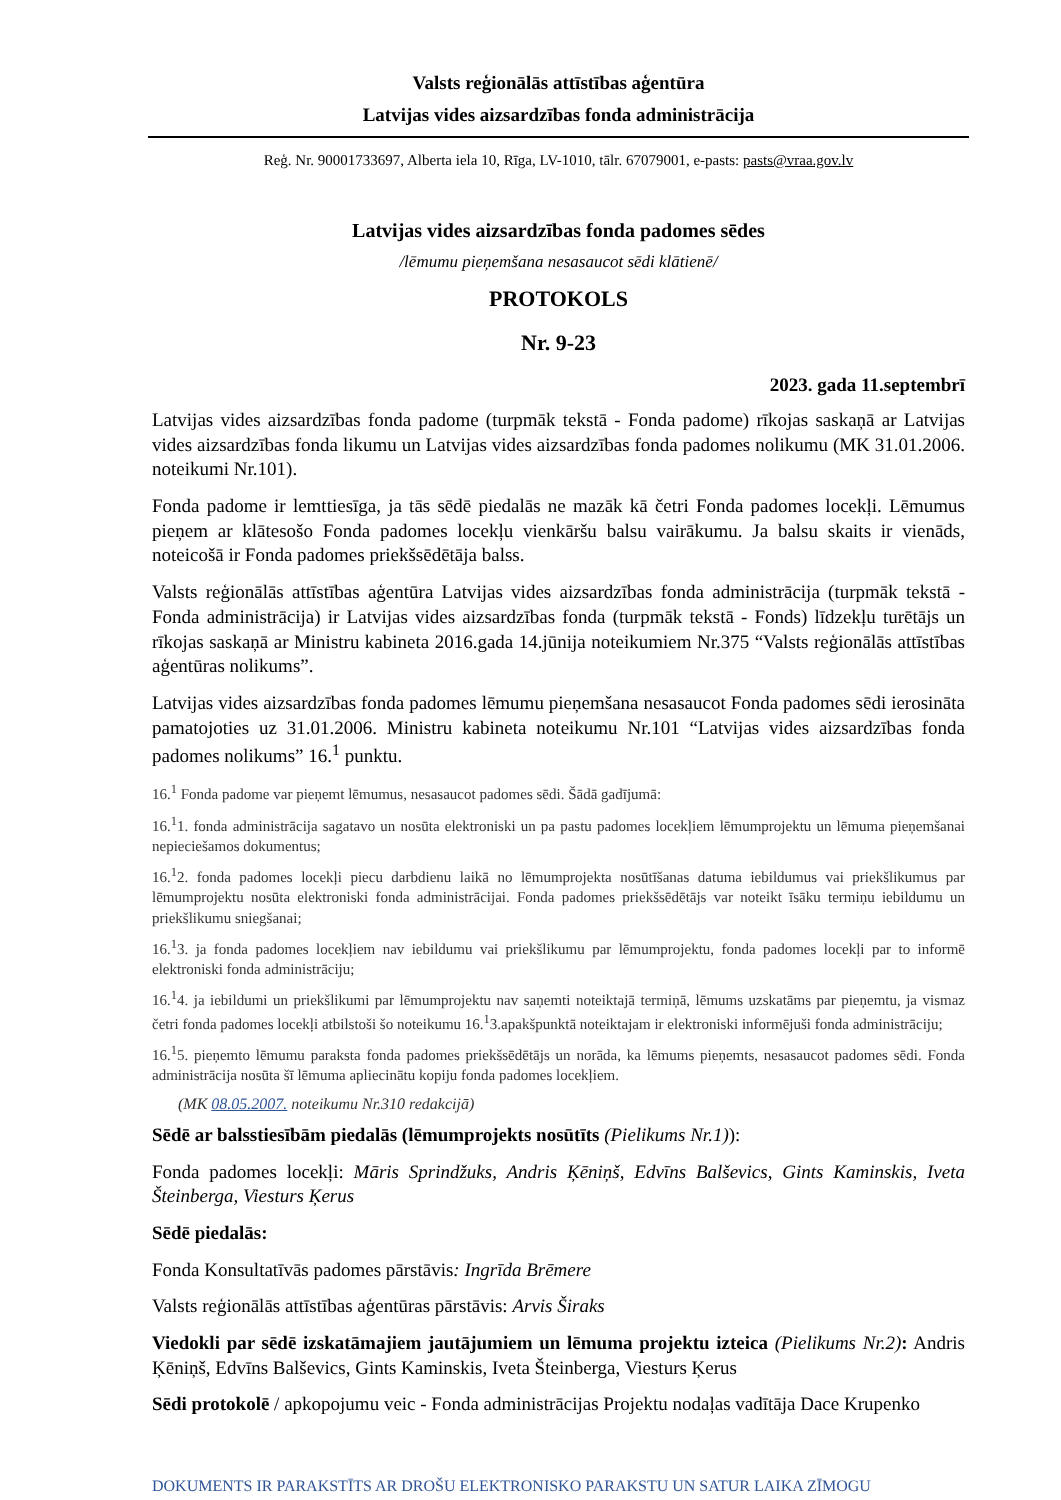Valsts reģionālās attīstības aģentūra
Latvijas vides aizsardzības fonda administrācija
Reģ. Nr. 90001733697, Alberta iela 10, Rīga, LV-1010, tālr. 67079001, e-pasts: pasts@vraa.gov.lv
Latvijas vides aizsardzības fonda padomes sēdes
/lēmumu pieņemšana nesasaucot sēdi klātienē/
PROTOKOLS
Nr. 9-23
2023. gada 11.septembrī
Latvijas vides aizsardzības fonda padome (turpmāk tekstā - Fonda padome) rīkojas saskaņā ar Latvijas vides aizsardzības fonda likumu un Latvijas vides aizsardzības fonda padomes nolikumu (MK 31.01.2006. noteikumi Nr.101).
Fonda padome ir lemttiesīga, ja tās sēdē piedalās ne mazāk kā četri Fonda padomes locekļi. Lēmumus pieņem ar klātesošo Fonda padomes locekļu vienkāršu balsu vairākumu. Ja balsu skaits ir vienāds, noteicošā ir Fonda padomes priekšsēdētāja balss.
Valsts reģionālās attīstības aģentūra Latvijas vides aizsardzības fonda administrācija (turpmāk tekstā - Fonda administrācija) ir Latvijas vides aizsardzības fonda (turpmāk tekstā - Fonds) līdzekļu turētājs un rīkojas saskaņā ar Ministru kabineta 2016.gada 14.jūnija noteikumiem Nr.375 “Valsts reģionālās attīstības aģentūras nolikums”.
Latvijas vides aizsardzības fonda padomes lēmumu pieņemšana nesasaucot Fonda padomes sēdi ierosināta pamatojoties uz 31.01.2006. Ministru kabineta noteikumu Nr.101 “Latvijas vides aizsardzības fonda padomes nolikums” 16.<sup>1</sup> punktu.
16.<sup>1</sup> Fonda padome var pieņemt lēmumus, nesasaucot padomes sēdi. Šādā gadījumā:
16.<sup>1</sup>1. fonda administrācija sagatavo un nosūta elektroniski un pa pastu padomes locekļiem lēmumprojektu un lēmuma pieņemšanai nepieciešamos dokumentus;
16.<sup>1</sup>2. fonda padomes locekļi piecu darbdienu laikā no lēmumprojekta nosūtīšanas datuma iebildumus vai priekšlikumus par lēmumprojektu nosūta elektroniski fonda administrācijai. Fonda padomes priekšsēdētājs var noteikt īsāku termiņu iebildumu un priekšlikumu sniegšanai;
16.<sup>1</sup>3. ja fonda padomes locekļiem nav iebildumu vai priekšlikumu par lēmumprojektu, fonda padomes locekļi par to informē elektroniski fonda administrāciju;
16.<sup>1</sup>4. ja iebildumi un priekšlikumi par lēmumprojektu nav saņemti noteiktajā termiņā, lēmums uzskatāms par pieņemtu, ja vismaz četri fonda padomes locekļi atbilstoši šo noteikumu 16.<sup>1</sup>3.apakšpunktā noteiktajam ir elektroniski informējuši fonda administrāciju;
16.<sup>1</sup>5. pieņemto lēmumu paraksta fonda padomes priekšsēdētājs un norāda, ka lēmums pieņemts, nesasaucot padomes sēdi. Fonda administrācija nosūta šī lēmuma apliecinātu kopiju fonda padomes locekļiem.
(MK 08.05.2007. noteikumu Nr.310 redakcijā)
Sēdē ar balsstiesībām piedalās (lēmumprojekts nosūtīts (Pielikums Nr.1)):
Fonda padomes locekļi: Māris Sprindžuks, Andris Ķēniņš, Edvīns Balševics, Gints Kaminskis, Iveta Šteinberga, Viesturs Ķerus
Sēdē piedalās:
Fonda Konsultatīvās padomes pārstāvis: Ingrīda Brēmere
Valsts reģionālās attīstības aģentūras pārstāvis: Arvis Širaks
Viedokli par sēdē izskatāmajiem jautājumiem un lēmuma projektu izteica (Pielikums Nr.2): Andris Ķēniņš, Edvīns Balševics, Gints Kaminskis, Iveta Šteinberga, Viesturs Ķerus
Sēdi protokolē / apkopojumu veic - Fonda administrācijas Projektu nodaļas vadītāja Dace Krupenko
DOKUMENTS IR PARAKSTĪTS AR DROŠU ELEKTRONISKO PARAKSTU UN SATUR LAIKA ZĪMOGU